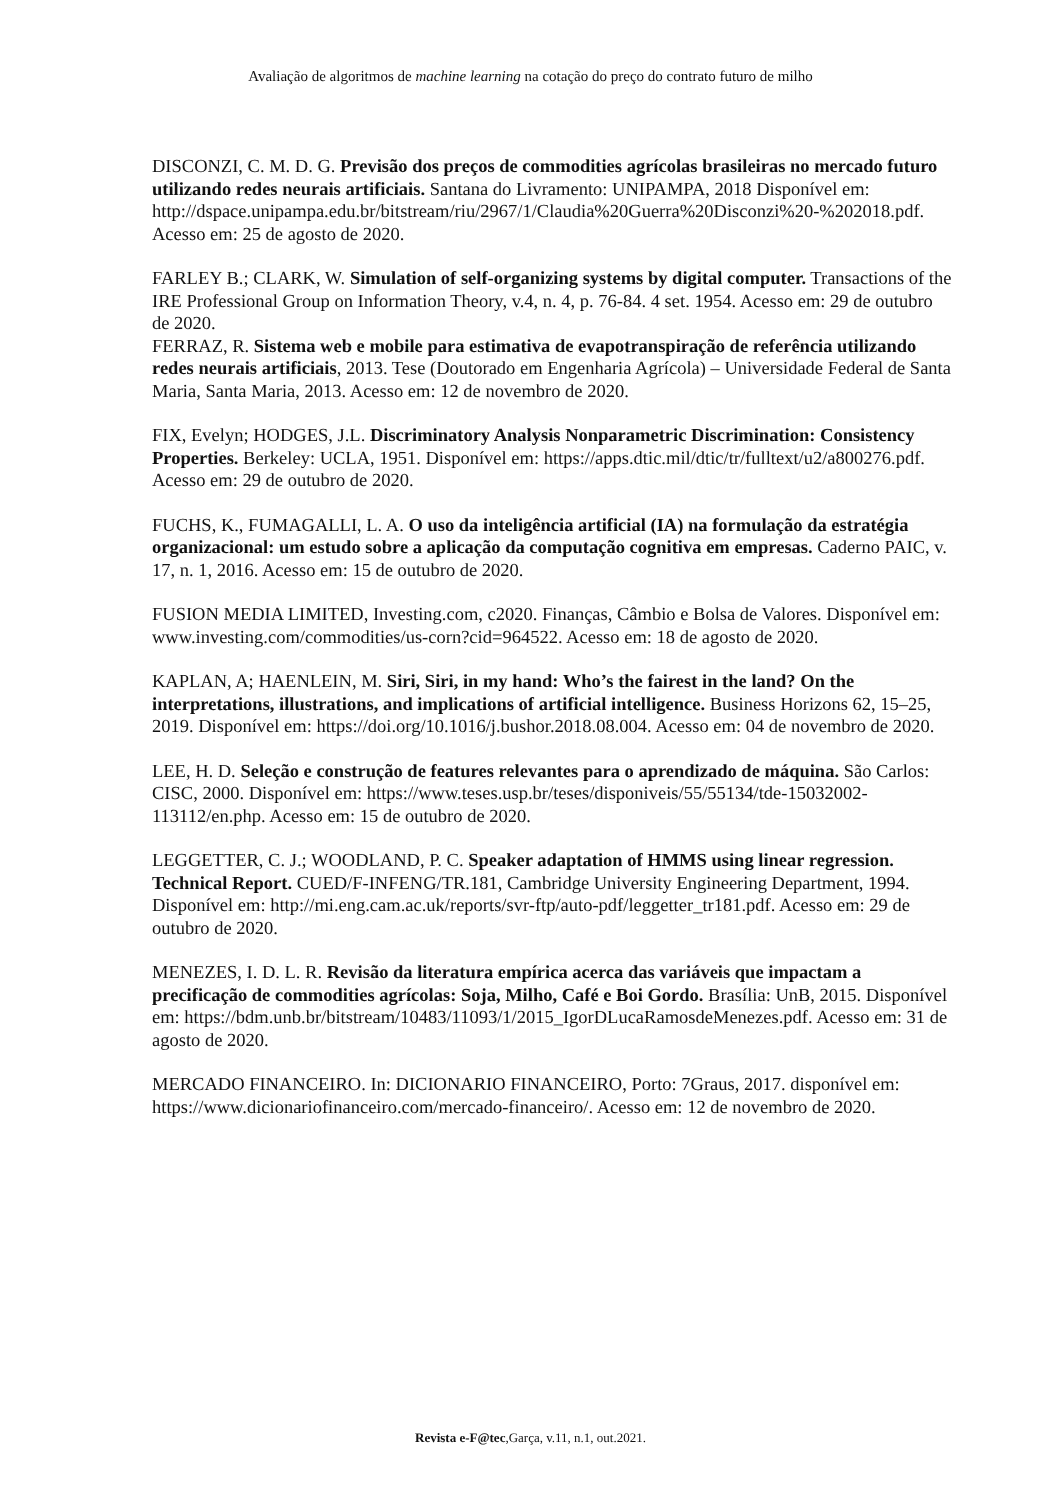Avaliação de algoritmos de machine learning na cotação do preço do contrato futuro de milho
DISCONZI, C. M. D. G. Previsão dos preços de commodities agrícolas brasileiras no mercado futuro utilizando redes neurais artificiais. Santana do Livramento: UNIPAMPA, 2018 Disponível em: http://dspace.unipampa.edu.br/bitstream/riu/2967/1/Claudia%20Guerra%20Disconzi%20-%202018.pdf. Acesso em: 25 de agosto de 2020.
FARLEY B.; CLARK, W. Simulation of self-organizing systems by digital computer. Transactions of the IRE Professional Group on Information Theory, v.4, n. 4, p. 76-84. 4 set. 1954. Acesso em: 29 de outubro de 2020.
FERRAZ, R. Sistema web e mobile para estimativa de evapotranspiração de referência utilizando redes neurais artificiais, 2013. Tese (Doutorado em Engenharia Agrícola) – Universidade Federal de Santa Maria, Santa Maria, 2013. Acesso em: 12 de novembro de 2020.
FIX, Evelyn; HODGES, J.L. Discriminatory Analysis Nonparametric Discrimination: Consistency Properties. Berkeley: UCLA, 1951. Disponível em: https://apps.dtic.mil/dtic/tr/fulltext/u2/a800276.pdf. Acesso em: 29 de outubro de 2020.
FUCHS, K., FUMAGALLI, L. A. O uso da inteligência artificial (IA) na formulação da estratégia organizacional: um estudo sobre a aplicação da computação cognitiva em empresas. Caderno PAIC, v. 17, n. 1, 2016. Acesso em: 15 de outubro de 2020.
FUSION MEDIA LIMITED, Investing.com, c2020. Finanças, Câmbio e Bolsa de Valores. Disponível em: www.investing.com/commodities/us-corn?cid=964522. Acesso em: 18 de agosto de 2020.
KAPLAN, A; HAENLEIN, M. Siri, Siri, in my hand: Who’s the fairest in the land? On the interpretations, illustrations, and implications of artificial intelligence. Business Horizons 62, 15–25, 2019. Disponível em: https://doi.org/10.1016/j.bushor.2018.08.004. Acesso em: 04 de novembro de 2020.
LEE, H. D. Seleção e construção de features relevantes para o aprendizado de máquina. São Carlos: CISC, 2000. Disponível em: https://www.teses.usp.br/teses/disponiveis/55/55134/tde-15032002-113112/en.php. Acesso em: 15 de outubro de 2020.
LEGGETTER, C. J.; WOODLAND, P. C. Speaker adaptation of HMMS using linear regression. Technical Report. CUED/F-INFENG/TR.181, Cambridge University Engineering Department, 1994. Disponível em: http://mi.eng.cam.ac.uk/reports/svr-ftp/auto-pdf/leggetter_tr181.pdf. Acesso em: 29 de outubro de 2020.
MENEZES, I. D. L. R. Revisão da literatura empírica acerca das variáveis que impactam a precificação de commodities agrícolas: Soja, Milho, Café e Boi Gordo. Brasília: UnB, 2015. Disponível em: https://bdm.unb.br/bitstream/10483/11093/1/2015_IgorDLucaRamosdeMenezes.pdf. Acesso em: 31 de agosto de 2020.
MERCADO FINANCEIRO. In: DICIONARIO FINANCEIRO, Porto: 7Graus, 2017. disponível em: https://www.dicionariofinanceiro.com/mercado-financeiro/. Acesso em: 12 de novembro de 2020.
Revista e-F@tec,Garça, v.11, n.1, out.2021.